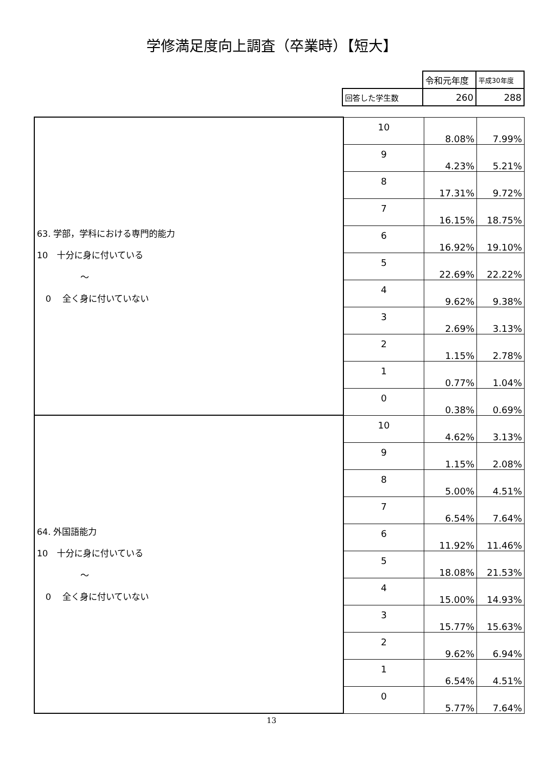学修満足度向上調査（卒業時）【短大】
| | 令和元年度 | 平成30年度 |
| 回答した学生数 | 260 | 288 |
| 63. 学部，学科における専門的能力 10 十分に身に付いている ～ 0 全く身に付いていない | 10 | 8.08% | 7.99% |
| | 9 | 4.23% | 5.21% |
| | 8 | 17.31% | 9.72% |
| | 7 | 16.15% | 18.75% |
| | 6 | 16.92% | 19.10% |
| | 5 | 22.69% | 22.22% |
| | 4 | 9.62% | 9.38% |
| | 3 | 2.69% | 3.13% |
| | 2 | 1.15% | 2.78% |
| | 1 | 0.77% | 1.04% |
| | 0 | 0.38% | 0.69% |
| 64. 外国語能力 10 十分に身に付いている ～ 0 全く身に付いていない | 10 | 4.62% | 3.13% |
| | 9 | 1.15% | 2.08% |
| | 8 | 5.00% | 4.51% |
| | 7 | 6.54% | 7.64% |
| | 6 | 11.92% | 11.46% |
| | 5 | 18.08% | 21.53% |
| | 4 | 15.00% | 14.93% |
| | 3 | 15.77% | 15.63% |
| | 2 | 9.62% | 6.94% |
| | 1 | 6.54% | 4.51% |
| | 0 | 5.77% | 7.64% |
13